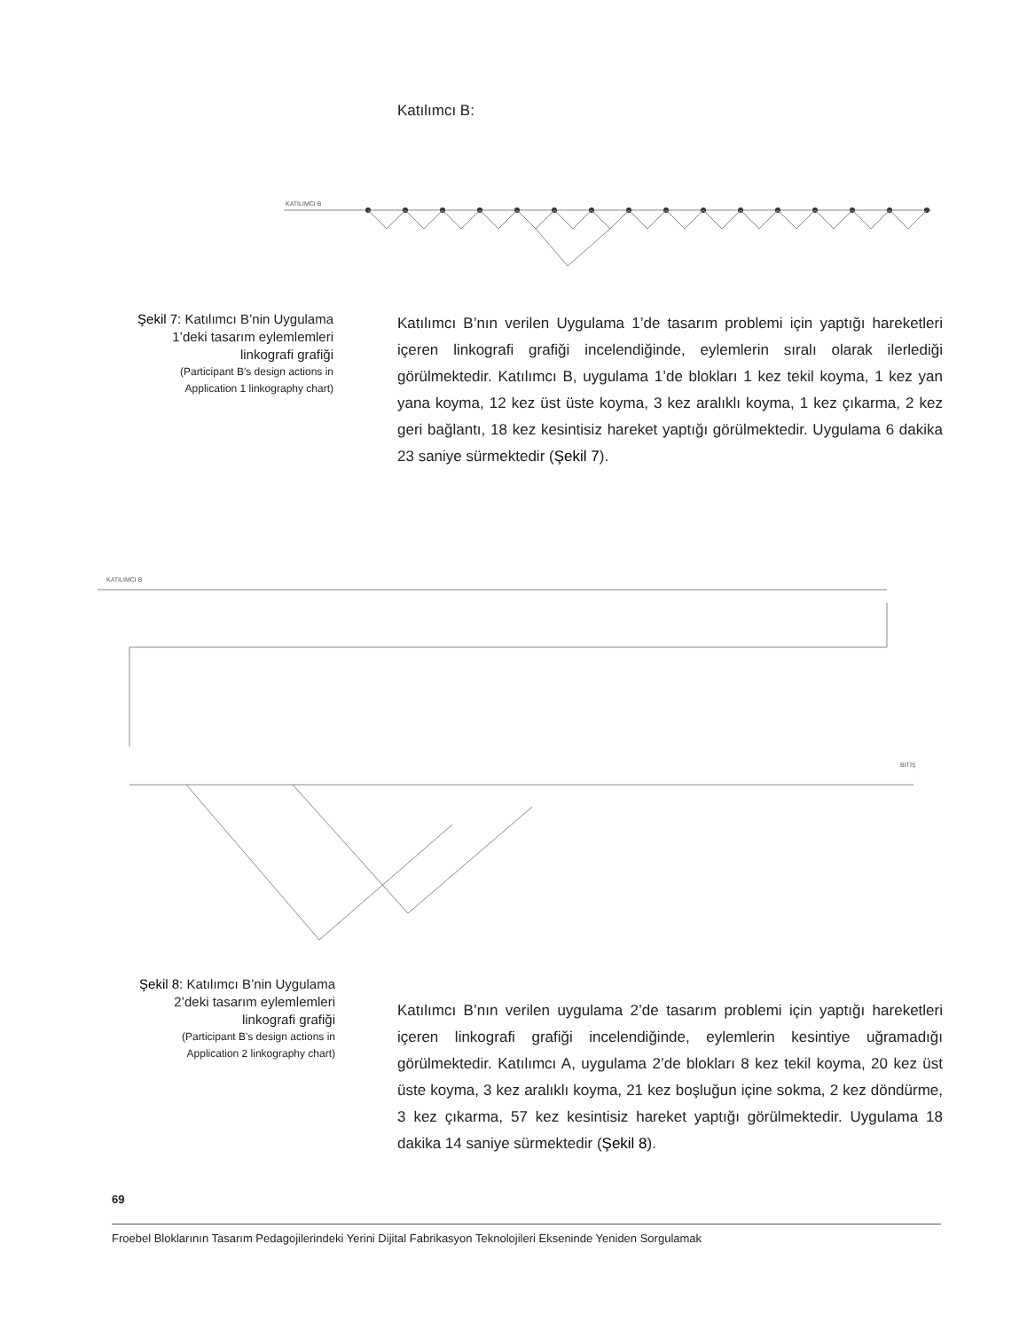Katılımcı B:
KATILIMCI B
Şekil 7: Katılımcı B’nin Uygulama 1’deki tasarım eylemlemleri linkografi grafiği
(Participant B's design actions in Application 1 linkography chart)
Katılımcı B’nın verilen Uygulama 1’de tasarım problemi için yaptığı hareketleri içeren linkografi grafiği incelendiğinde, eylemlerin sıralı olarak ilerlediği görülmektedir. Katılımcı B, uygulama 1’de blokları 1 kez tekil koyma, 1 kez yan yana koyma, 12 kez üst üste koyma, 3 kez aralıklı koyma, 1 kez çıkarma, 2 kez geri bağlantı, 18 kez kesintisiz hareket yaptığı görülmektedir. Uygulama 6 dakika 23 saniye sürmektedir (Şekil 7).
KATILIMCI B
BİTİŞ
Şekil 8: Katılımcı B’nin Uygulama 2’deki tasarım eylemlemleri linkografi grafiği
(Participant B's design actions in Application 2 linkography chart)
Katılımcı B’nın verilen uygulama 2’de tasarım problemi için yaptığı hareketleri içeren linkografi grafiği incelendiğinde, eylemlerin kesintiye uğramadığı görülmektedir. Katılımcı A, uygulama 2’de blokları 8 kez tekil koyma, 20 kez üst üste koyma, 3 kez aralıklı koyma, 21 kez boşluğun içine sokma, 2 kez döndürme, 3 kez çıkarma, 57 kez kesintisiz hareket yaptığı görülmektedir. Uygulama 18 dakika 14 saniye sürmektedir (Şekil 8).
69
Froebel Bloklarının Tasarım Pedagojilerindeki Yerini Dijital Fabrikasyon Teknolojileri Ekseninde Yeniden Sorgulamak